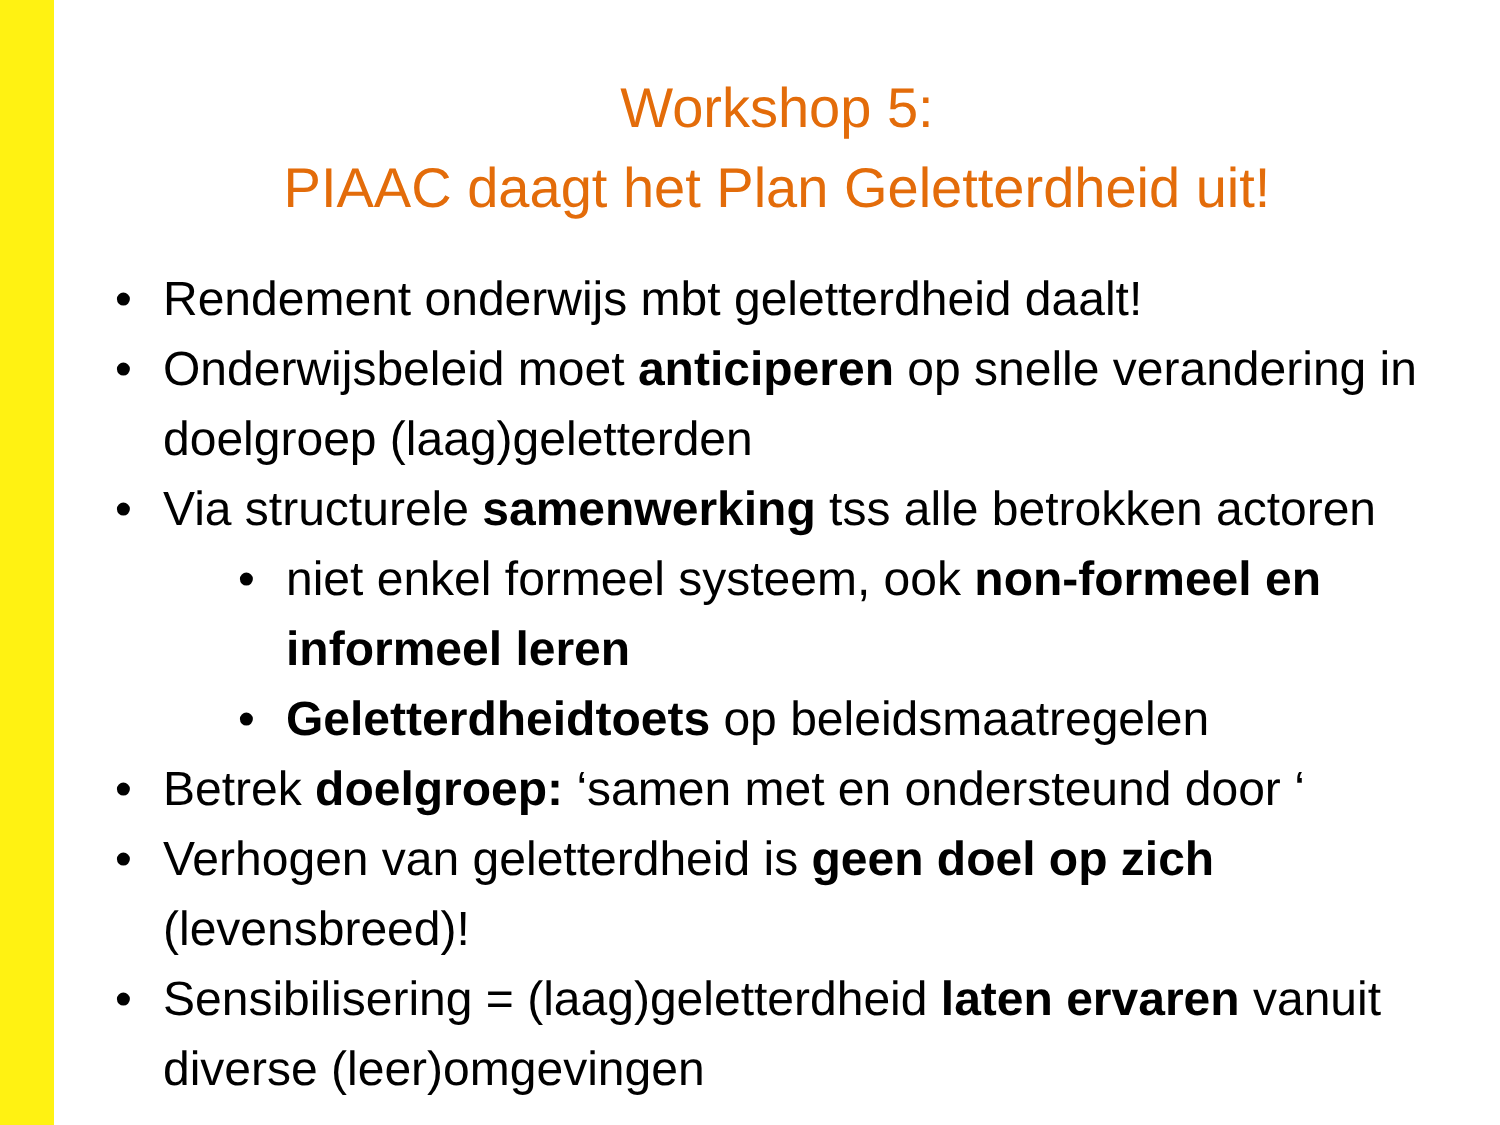Workshop 5:
PIAAC daagt het Plan Geletterdheid uit!
• Rendement onderwijs mbt geletterdheid daalt!
• Onderwijsbeleid moet anticiperen op snelle verandering in doelgroep (laag)geletterden
• Via structurele samenwerking tss alle betrokken actoren
• niet enkel formeel systeem, ook non-formeel en informeel leren
• Geletterdheidtoets op beleidsmaatregelen
• Betrek doelgroep: ‘samen met en ondersteund door ‘
• Verhogen van geletterdheid is geen doel op zich (levensbreed)!
• Sensibilisering = (laag)geletterdheid laten ervaren vanuit diverse (leer)omgevingen